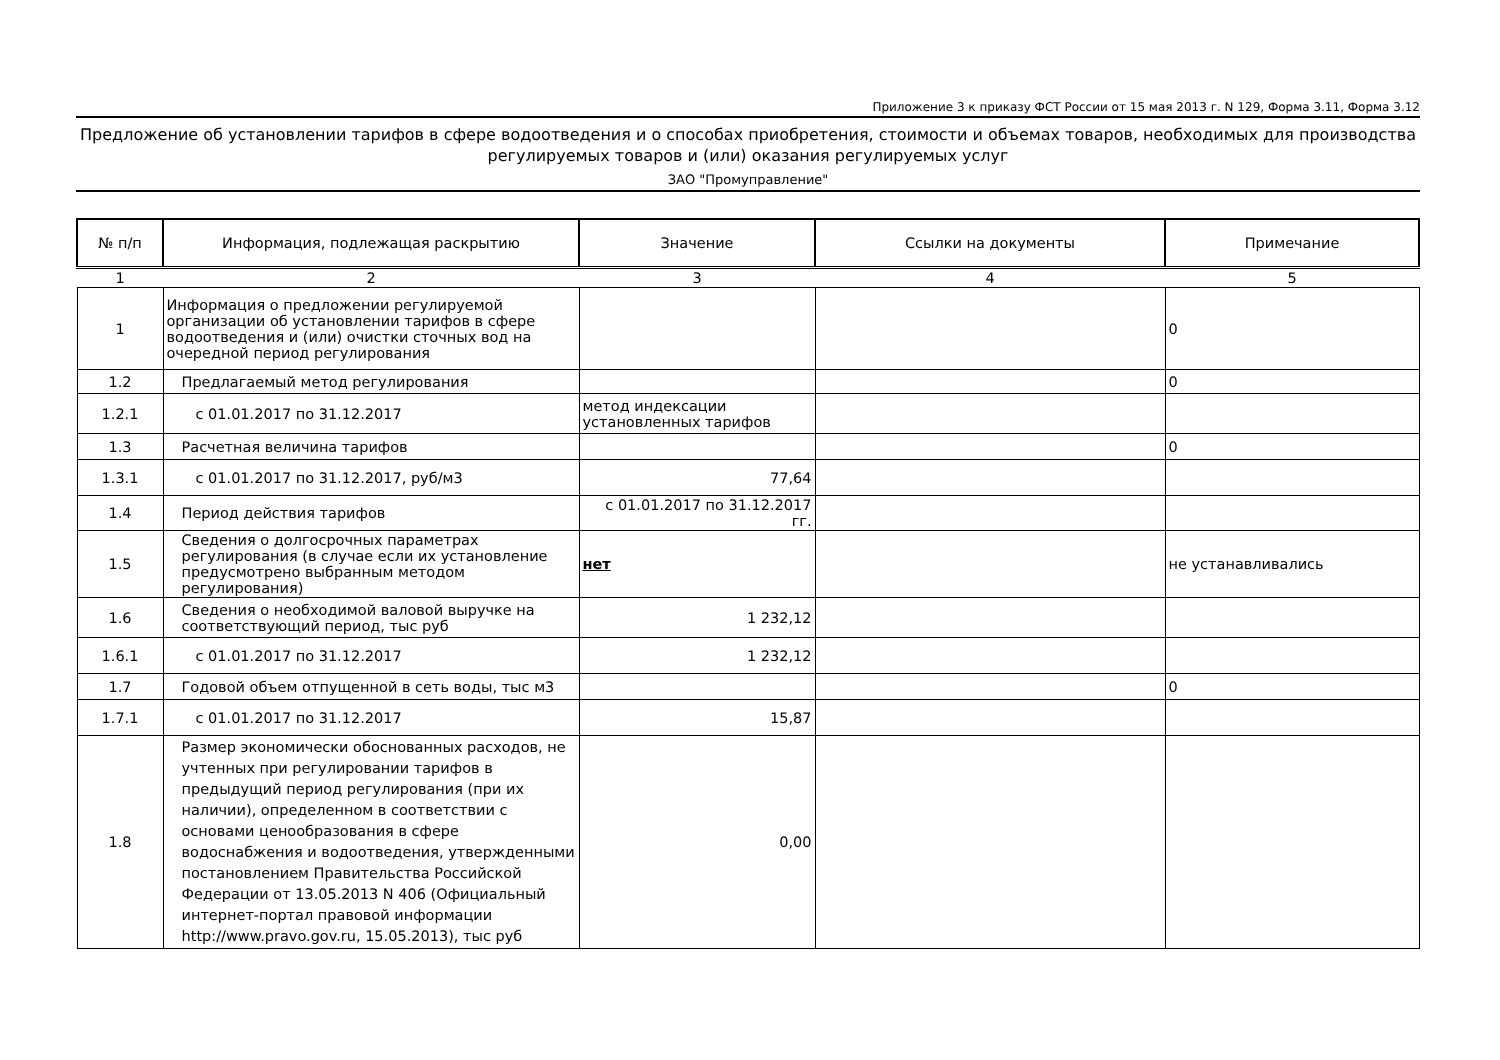Приложение 3 к приказу ФСТ России от 15 мая 2013 г. N 129, Форма 3.11, Форма 3.12
Предложение об установлении тарифов в сфере водоотведения и о способах приобретения, стоимости и объемах товаров, необходимых для производства регулируемых товаров и (или) оказания регулируемых услуг
ЗАО "Промуправление"
| № п/п | Информация, подлежащая раскрытию | Значение | Ссылки на документы | Примечание |
| --- | --- | --- | --- | --- |
| 1 | 2 | 3 | 4 | 5 |
| 1 | Информация о предложении регулируемой организации об установлении тарифов в сфере водоотведения и (или) очистки сточных вод на очередной период регулирования | | | 0 |
| 1.2 | Предлагаемый метод регулирования | | | 0 |
| 1.2.1 | с 01.01.2017 по 31.12.2017 | метод индексации установленных тарифов | | |
| 1.3 | Расчетная величина тарифов | | | 0 |
| 1.3.1 | с 01.01.2017 по 31.12.2017, руб/м3 | 77,64 | | |
| 1.4 | Период действия тарифов | с 01.01.2017 по 31.12.2017 гг. | | |
| 1.5 | Сведения о долгосрочных параметрах регулирования (в случае если их установление предусмотрено выбранным методом регулирования) | нет | | не устанавливались |
| 1.6 | Сведения о необходимой валовой выручке на соответствующий период, тыс руб | 1 232,12 | | |
| 1.6.1 | с 01.01.2017 по 31.12.2017 | 1 232,12 | | |
| 1.7 | Годовой объем отпущенной в сеть воды, тыс м3 | | | 0 |
| 1.7.1 | с 01.01.2017 по 31.12.2017 | 15,87 | | |
| 1.8 | Размер экономически обоснованных расходов, не учтенных при регулировании тарифов в предыдущий период регулирования (при их наличии), определенном в соответствии с основами ценообразования в сфере водоснабжения и водоотведения, утвержденными постановлением Правительства Российской Федерации от 13.05.2013 N 406 (Официальный интернет-портал правовой информации http://www.pravo.gov.ru, 15.05.2013), тыс руб | 0,00 | | |